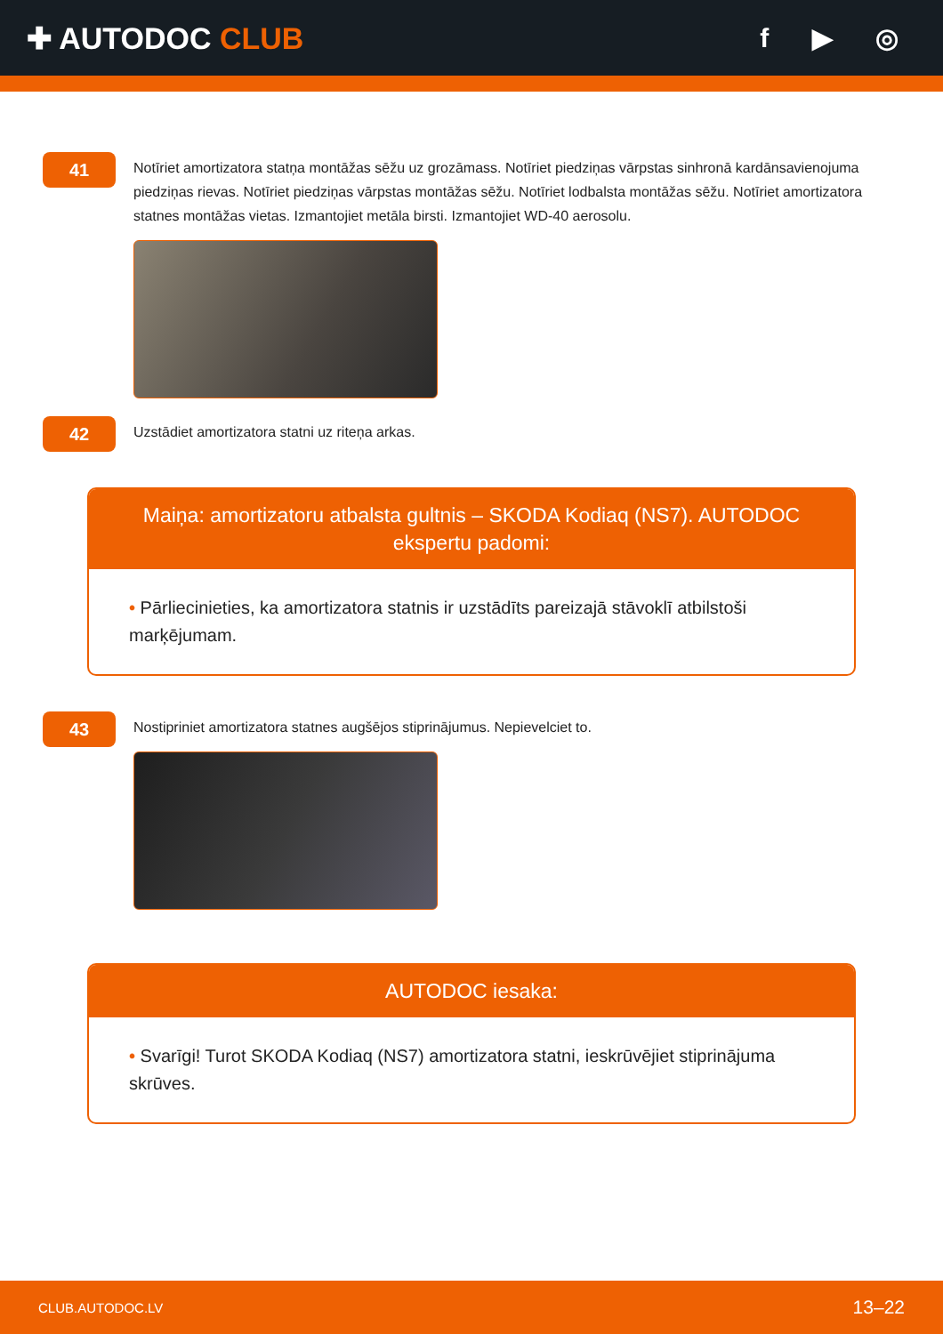✚ AUTODOC CLUB f ▶ ◎
41
Notīriet amortizatora statņa montāžas sēžu uz grozāmass. Notīriet piedziņas vārpstas sinhronā kardānsavienojuma piedziņas rievas. Notīriet piedziņas vārpstas montāžas sēžu. Notīriet lodbalsta montāžas sēžu. Notīriet amortizatora statnes montāžas vietas. Izmantojiet metāla birsti. Izmantojiet WD-40 aerosolu.
42
Uzstādiet amortizatora statni uz riteņa arkas.
Maiņa: amortizatoru atbalsta gultnis – SKODA Kodiaq (NS7). AUTODOC ekspertu padomi:
• Pārliecinieties, ka amortizatora statnis ir uzstādīts pareizajā stāvoklī atbilstoši marķējumam.
43
Nostipriniet amortizatora statnes augšējos stiprinājumus. Nepievelciet to.
AUTODOC iesaka:
• Svarīgi! Turot SKODA Kodiaq (NS7) amortizatora statni, ieskrūvējiet stiprinājuma skrūves.
CLUB.AUTODOC.LV 13–22